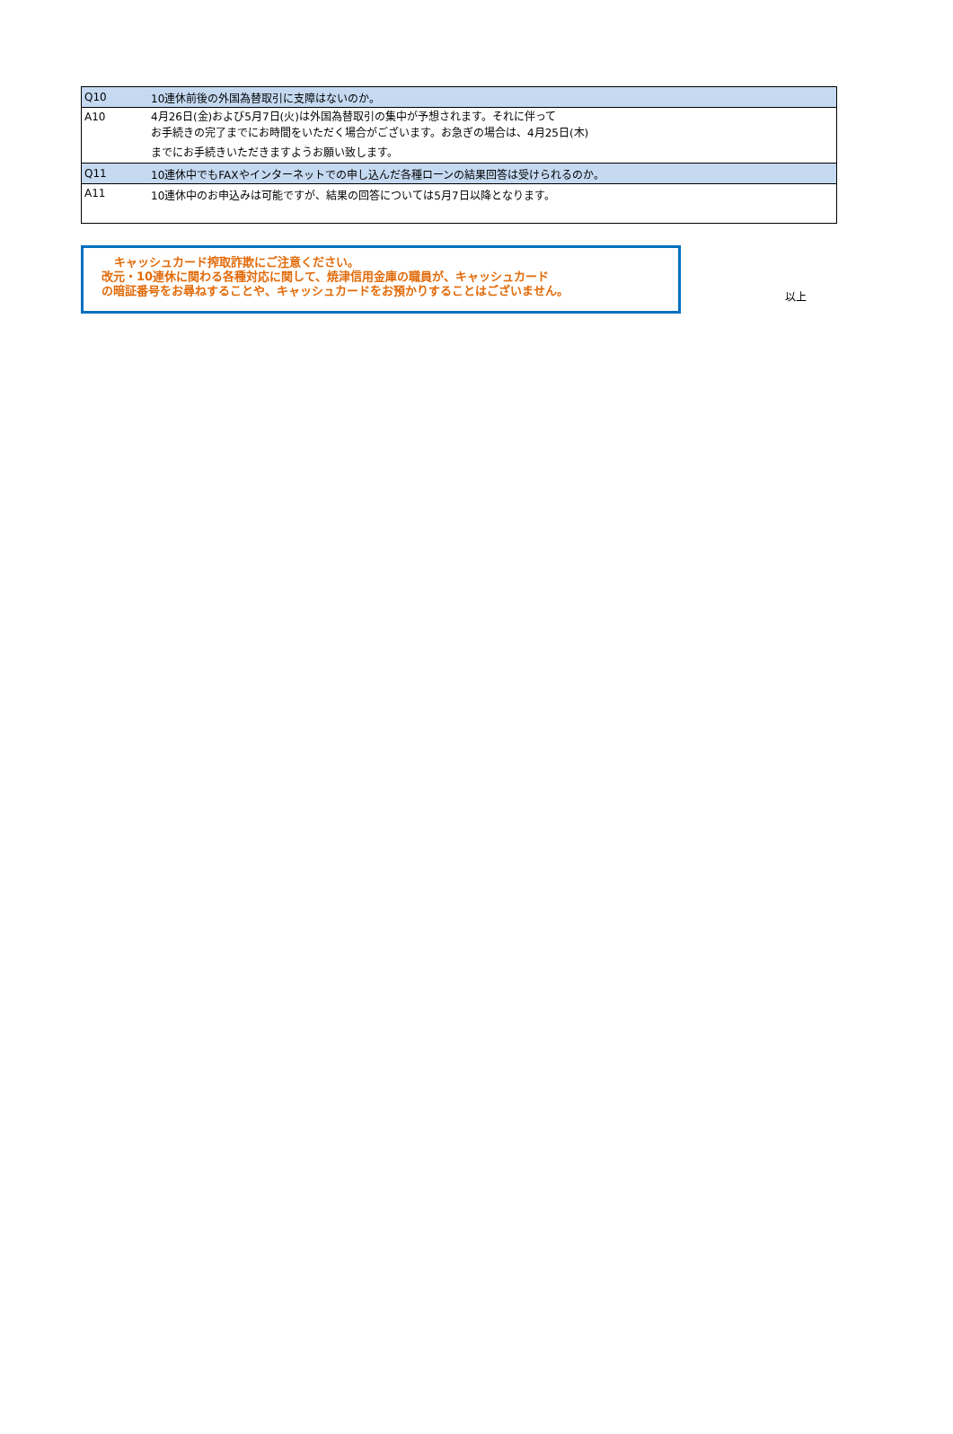| Q10 | 10連休前後の外国為替取引に支障はないのか。 |
| A10 | 4月26日(金)および5月7日(火)は外国為替取引の集中が予想されます。それに伴って お手続きの完了までにお時間をいただく場合がございます。お急ぎの場合は、4月25日(木) までにお手続きいただきますようお願い致します。 |
| Q11 | 10連休中でもFAXやインターネットでの申し込んだ各種ローンの結果回答は受けられるのか。 |
| A11 | 10連休中のお申込みは可能ですが、結果の回答については5月7日以降となります。 |
キャッシュカード搾取詐欺にご注意ください。
改元・10連休に関わる各種対応に関して、焼津信用金庫の職員が、キャッシュカード
の暗証番号をお尋ねすることや、キャッシュカードをお預かりすることはございません。
以上